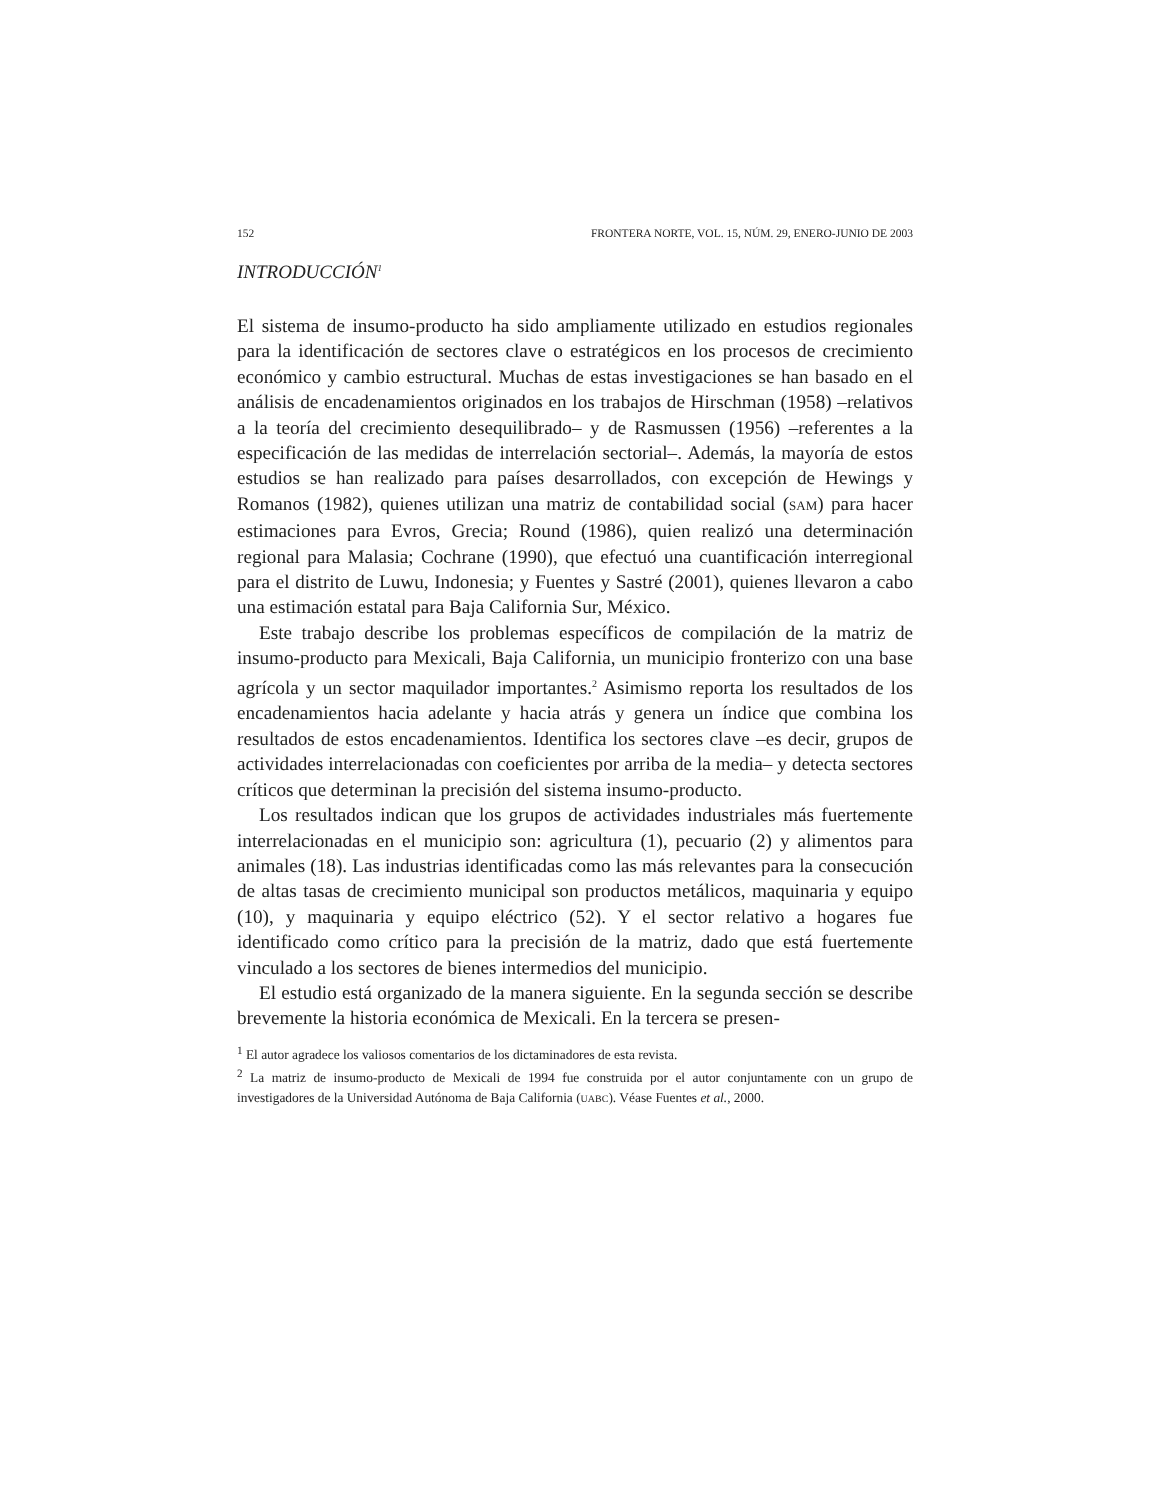152 FRONTERA NORTE, VOL. 15, NÚM. 29, ENERO-JUNIO DE 2003
INTRODUCCIÓN<sup>1</sup>
El sistema de insumo-producto ha sido ampliamente utilizado en estudios regionales para la identificación de sectores clave o estratégicos en los procesos de crecimiento económico y cambio estructural. Muchas de estas investigaciones se han basado en el análisis de encadenamientos originados en los trabajos de Hirschman (1958) –relativos a la teoría del crecimiento desequilibrado– y de Rasmussen (1956) –referentes a la especificación de las medidas de interrelación sectorial–. Además, la mayoría de estos estudios se han realizado para países desarrollados, con excepción de Hewings y Romanos (1982), quienes utilizan una matriz de contabilidad social (SAM) para hacer estimaciones para Evros, Grecia; Round (1986), quien realizó una determinación regional para Malasia; Cochrane (1990), que efectuó una cuantificación interregional para el distrito de Luwu, Indonesia; y Fuentes y Sastré (2001), quienes llevaron a cabo una estimación estatal para Baja California Sur, México.
Este trabajo describe los problemas específicos de compilación de la matriz de insumo-producto para Mexicali, Baja California, un municipio fronterizo con una base agrícola y un sector maquilador importantes.<sup>2</sup> Asimismo reporta los resultados de los encadenamientos hacia adelante y hacia atrás y genera un índice que combina los resultados de estos encadenamientos. Identifica los sectores clave –es decir, grupos de actividades interrelacionadas con coeficientes por arriba de la media– y detecta sectores críticos que determinan la precisión del sistema insumo-producto.
Los resultados indican que los grupos de actividades industriales más fuertemente interrelacionadas en el municipio son: agricultura (1), pecuario (2) y alimentos para animales (18). Las industrias identificadas como las más relevantes para la consecución de altas tasas de crecimiento municipal son productos metálicos, maquinaria y equipo (10), y maquinaria y equipo eléctrico (52). Y el sector relativo a hogares fue identificado como crítico para la precisión de la matriz, dado que está fuertemente vinculado a los sectores de bienes intermedios del municipio.
El estudio está organizado de la manera siguiente. En la segunda sección se describe brevemente la historia económica de Mexicali. En la tercera se presen-
<sup>1</sup> El autor agradece los valiosos comentarios de los dictaminadores de esta revista.
<sup>2</sup> La matriz de insumo-producto de Mexicali de 1994 fue construida por el autor conjuntamente con un grupo de investigadores de la Universidad Autónoma de Baja California (UABC). Véase Fuentes et al., 2000.